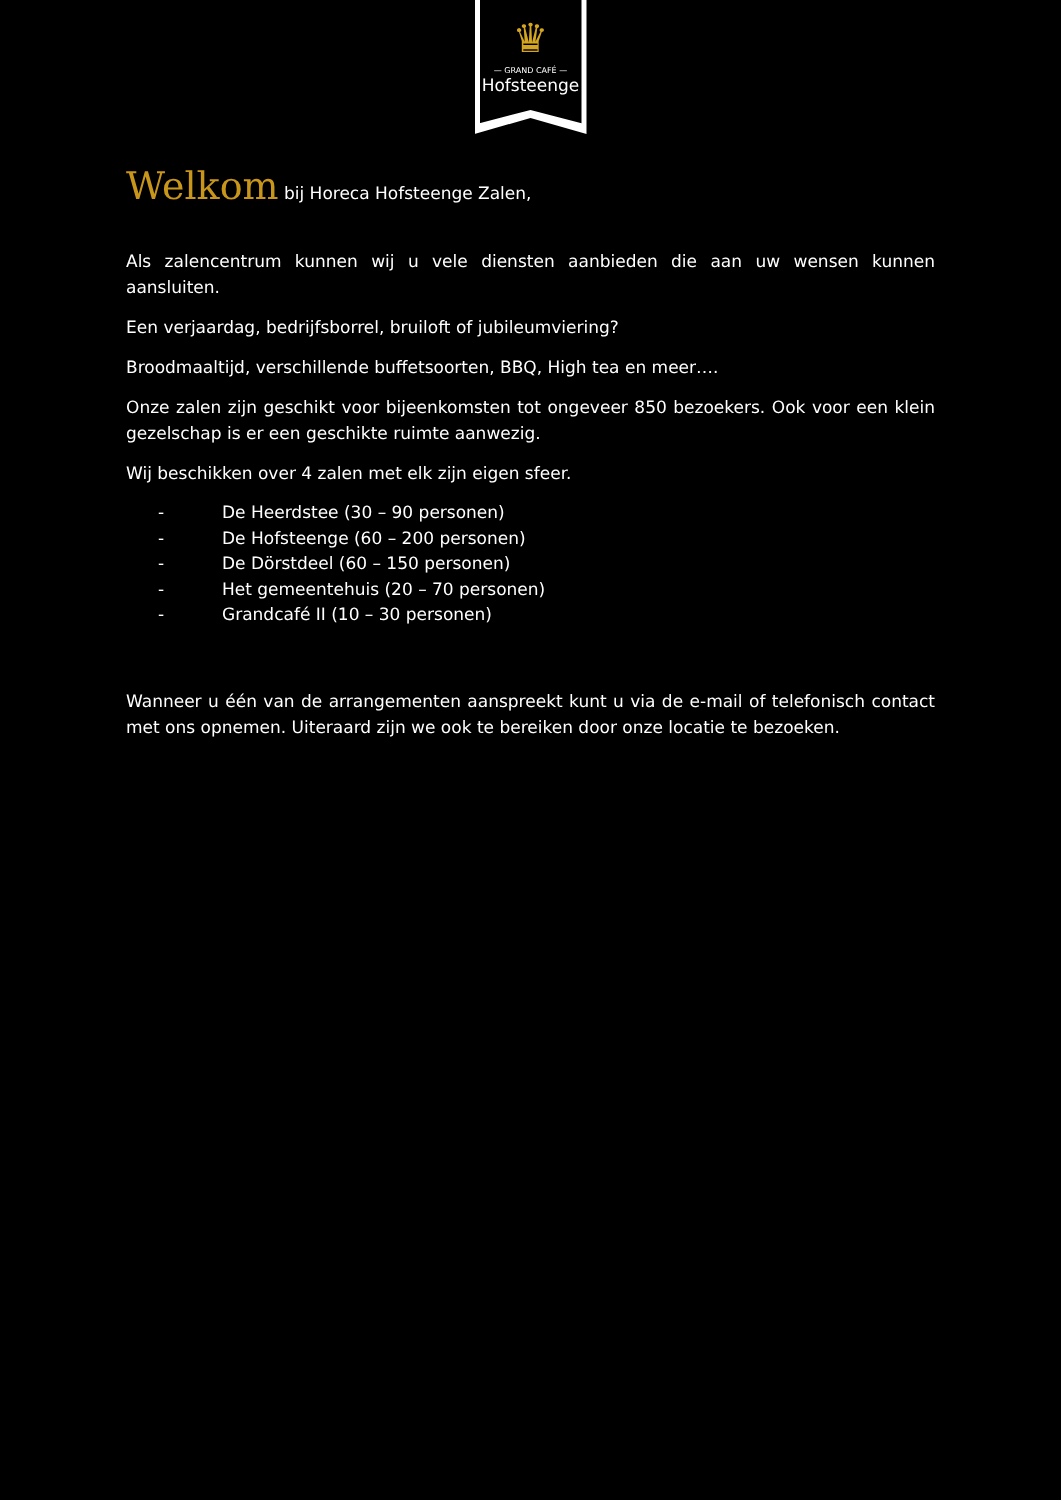♛
— GRAND CAFÉ —
Hofsteenge
Welkom bij Horeca Hofsteenge Zalen,
Als zalencentrum kunnen wij u vele diensten aanbieden die aan uw wensen kunnen aansluiten.
Een verjaardag, bedrijfsborrel, bruiloft of jubileumviering?
Broodmaaltijd, verschillende buffetsoorten, BBQ, High tea en meer….
Onze zalen zijn geschikt voor bijeenkomsten tot ongeveer 850 bezoekers. Ook voor een klein gezelschap is er een geschikte ruimte aanwezig.
Wij beschikken over 4 zalen met elk zijn eigen sfeer.
- De Heerdstee (30 – 90 personen)
- De Hofsteenge (60 – 200 personen)
- De Dörstdeel (60 – 150 personen)
- Het gemeentehuis (20 – 70 personen)
- Grandcafé II (10 – 30 personen)
Wanneer u één van de arrangementen aanspreekt kunt u via de e-mail of telefonisch contact met ons opnemen. Uiteraard zijn we ook te bereiken door onze locatie te bezoeken.